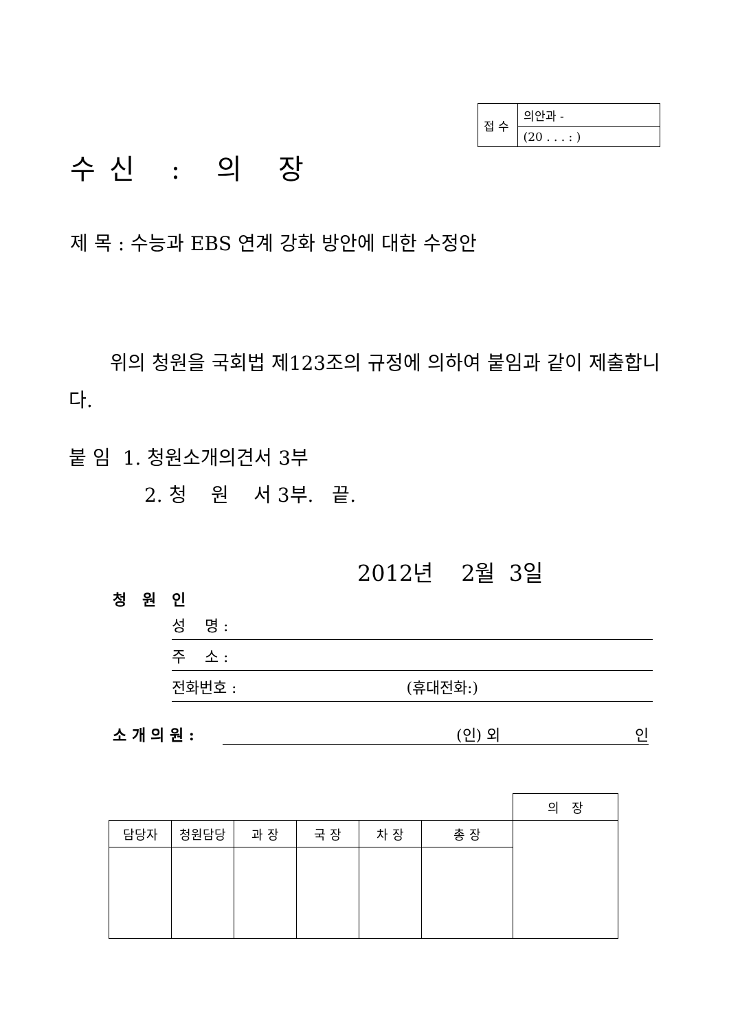| 접 수 | 의안과 - |
| | (20 . . . : ) |
수신 : 의 장
제 목 : 수능과 EBS 연계 강화 방안에 대한 수정안
위의 청원을 국회법 제123조의 규정에 의하여 붙임과 같이 제출합니다.
붙 임 1. 청원소개의견서 3부
2. 청 원 서 3부. 끝.
2012년 2월 3일
청 원 인
성 명 :
주 소 :
전화번호 : (휴대전화:)
소 개 의 원 : (인) 외 인
| | | | | | | 의 장 |
| 담당자 | 청원담당 | 과 장 | 국 장 | 차 장 | 총 장 | |